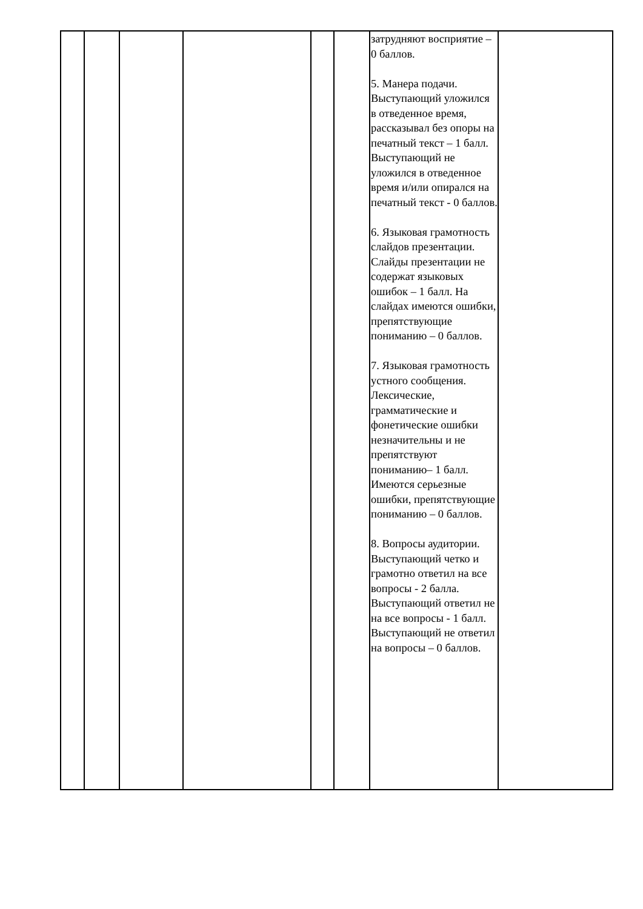| | | | | | | затрудняют восприятие – 0 баллов. 5. Манера подачи. Выступающий уложился в отведенное время, рассказывал без опоры на печатный текст – 1 балл. Выступающий не уложился в отведенное время и/или опирался на печатный текст - 0 баллов. 6. Языковая грамотность слайдов презентации. Слайды презентации не содержат языковых ошибок – 1 балл. На слайдах имеются ошибки, препятствующие пониманию – 0 баллов. 7. Языковая грамотность устного сообщения. Лексические, грамматические и фонетические ошибки незначительны и не препятствуют пониманию– 1 балл. Имеются серьезные ошибки, препятствующие пониманию – 0 баллов. 8. Вопросы аудитории. Выступающий четко и грамотно ответил на все вопросы - 2 балла. Выступающий ответил не на все вопросы - 1 балл. Выступающий не ответил на вопросы – 0 баллов. | |